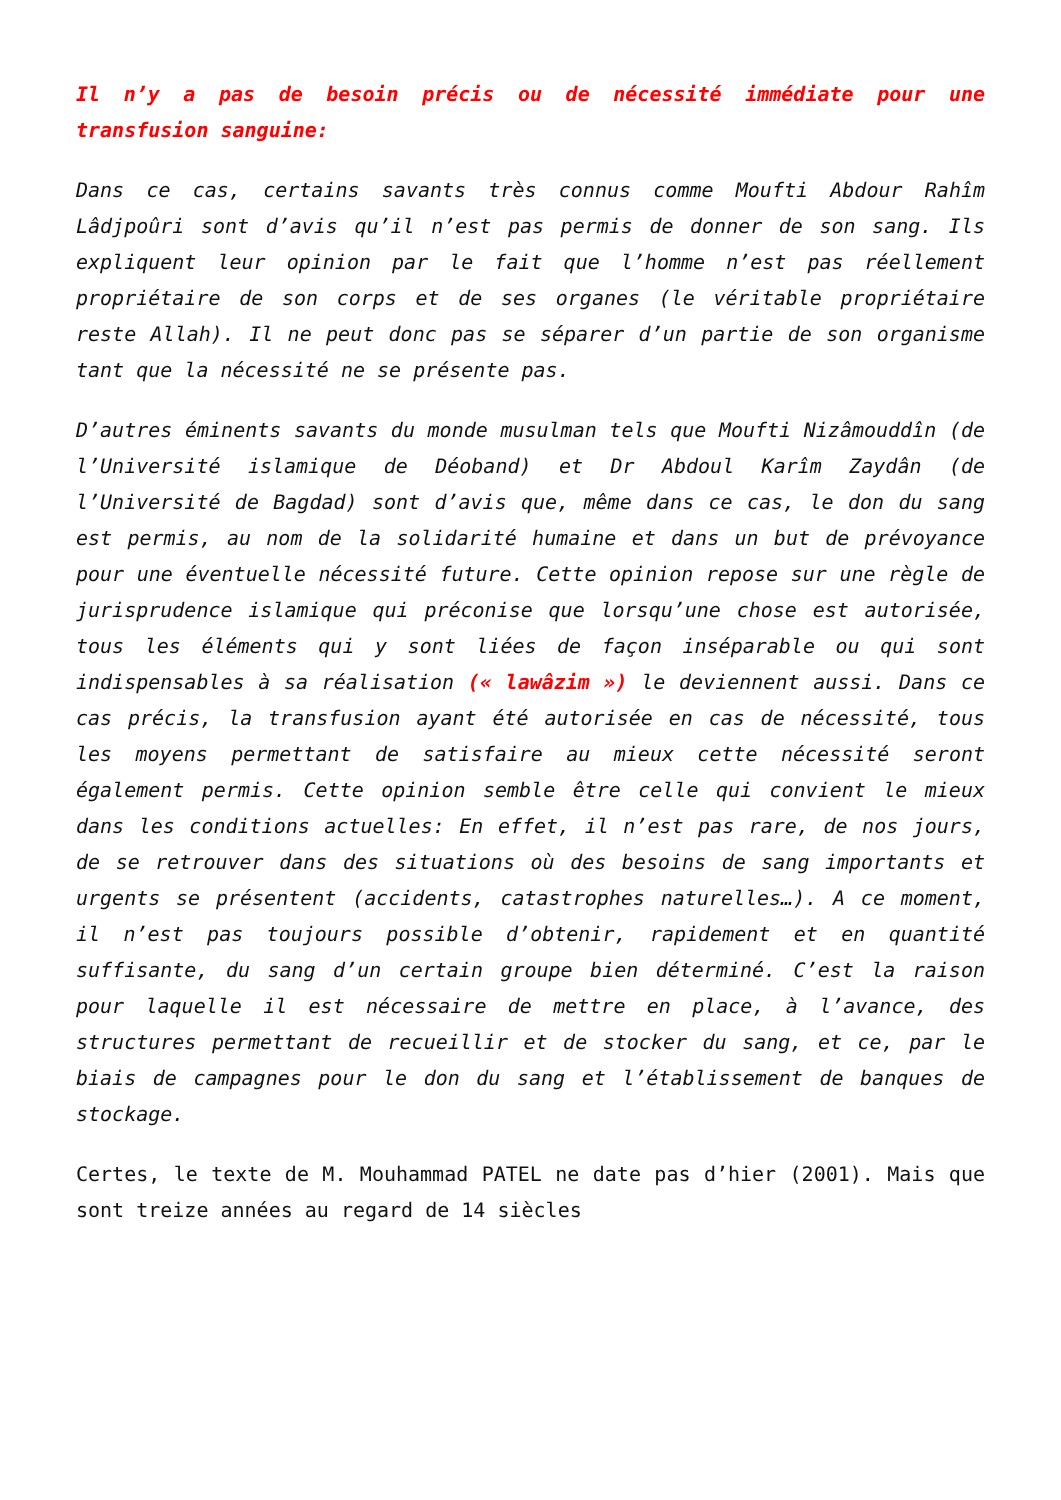Il n’y a pas de besoin précis ou de nécessité immédiate pour une transfusion sanguine:
Dans ce cas, certains savants très connus comme Moufti Abdour Rahîm Lâdjpoûri sont d’avis qu’il n’est pas permis de donner de son sang. Ils expliquent leur opinion par le fait que l’homme n’est pas réellement propriétaire de son corps et de ses organes (le véritable propriétaire reste Allah). Il ne peut donc pas se séparer d’un partie de son organisme tant que la nécessité ne se présente pas.
D’autres éminents savants du monde musulman tels que Moufti Nizâmouddîn (de l’Université islamique de Déoband) et Dr Abdoul Karîm Zaydân (de l’Université de Bagdad) sont d’avis que, même dans ce cas, le don du sang est permis, au nom de la solidarité humaine et dans un but de prévoyance pour une éventuelle nécessité future. Cette opinion repose sur une règle de jurisprudence islamique qui préconise que lorsqu’une chose est autorisée, tous les éléments qui y sont liées de façon inséparable ou qui sont indispensables à sa réalisation (« lawâzim ») le deviennent aussi. Dans ce cas précis, la transfusion ayant été autorisée en cas de nécessité, tous les moyens permettant de satisfaire au mieux cette nécessité seront également permis. Cette opinion semble être celle qui convient le mieux dans les conditions actuelles: En effet, il n’est pas rare, de nos jours, de se retrouver dans des situations où des besoins de sang importants et urgents se présentent (accidents, catastrophes naturelles…). A ce moment, il n’est pas toujours possible d’obtenir, rapidement et en quantité suffisante, du sang d’un certain groupe bien déterminé. C’est la raison pour laquelle il est nécessaire de mettre en place, à l’avance, des structures permettant de recueillir et de stocker du sang, et ce, par le biais de campagnes pour le don du sang et l’établissement de banques de stockage.
Certes, le texte de M. Mouhammad PATEL ne date pas d’hier (2001). Mais que sont treize années au regard de 14 siècles